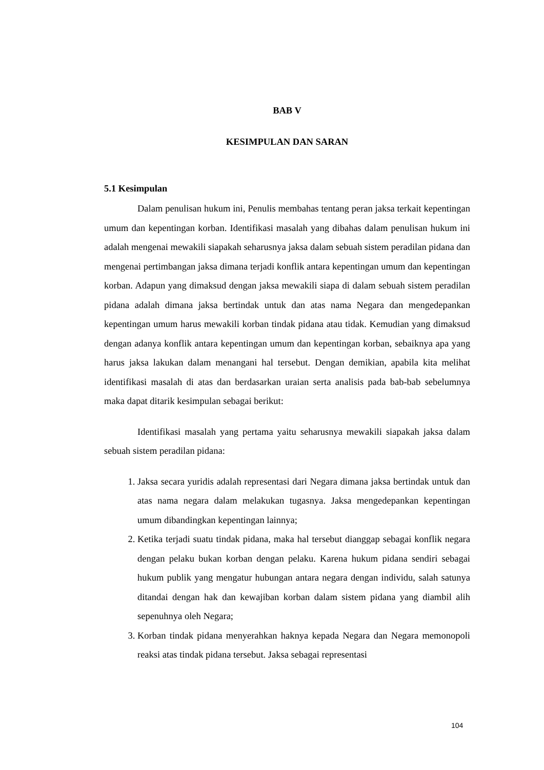BAB V
KESIMPULAN DAN SARAN
5.1 Kesimpulan
Dalam penulisan hukum ini, Penulis membahas tentang peran jaksa terkait kepentingan umum dan kepentingan korban. Identifikasi masalah yang dibahas dalam penulisan hukum ini adalah mengenai mewakili siapakah seharusnya jaksa dalam sebuah sistem peradilan pidana dan mengenai pertimbangan jaksa dimana terjadi konflik antara kepentingan umum dan kepentingan korban. Adapun yang dimaksud dengan jaksa mewakili siapa di dalam sebuah sistem peradilan pidana adalah dimana jaksa bertindak untuk dan atas nama Negara dan mengedepankan kepentingan umum harus mewakili korban tindak pidana atau tidak. Kemudian yang dimaksud dengan adanya konflik antara kepentingan umum dan kepentingan korban, sebaiknya apa yang harus jaksa lakukan dalam menangani hal tersebut. Dengan demikian, apabila kita melihat identifikasi masalah di atas dan berdasarkan uraian serta analisis pada bab-bab sebelumnya maka dapat ditarik kesimpulan sebagai berikut:
Identifikasi masalah yang pertama yaitu seharusnya mewakili siapakah jaksa dalam sebuah sistem peradilan pidana:
1. Jaksa secara yuridis adalah representasi dari Negara dimana jaksa bertindak untuk dan atas nama negara dalam melakukan tugasnya. Jaksa mengedepankan kepentingan umum dibandingkan kepentingan lainnya;
2. Ketika terjadi suatu tindak pidana, maka hal tersebut dianggap sebagai konflik negara dengan pelaku bukan korban dengan pelaku. Karena hukum pidana sendiri sebagai hukum publik yang mengatur hubungan antara negara dengan individu, salah satunya ditandai dengan hak dan kewajiban korban dalam sistem pidana yang diambil alih sepenuhnya oleh Negara;
3. Korban tindak pidana menyerahkan haknya kepada Negara dan Negara memonopoli reaksi atas tindak pidana tersebut. Jaksa sebagai representasi
104